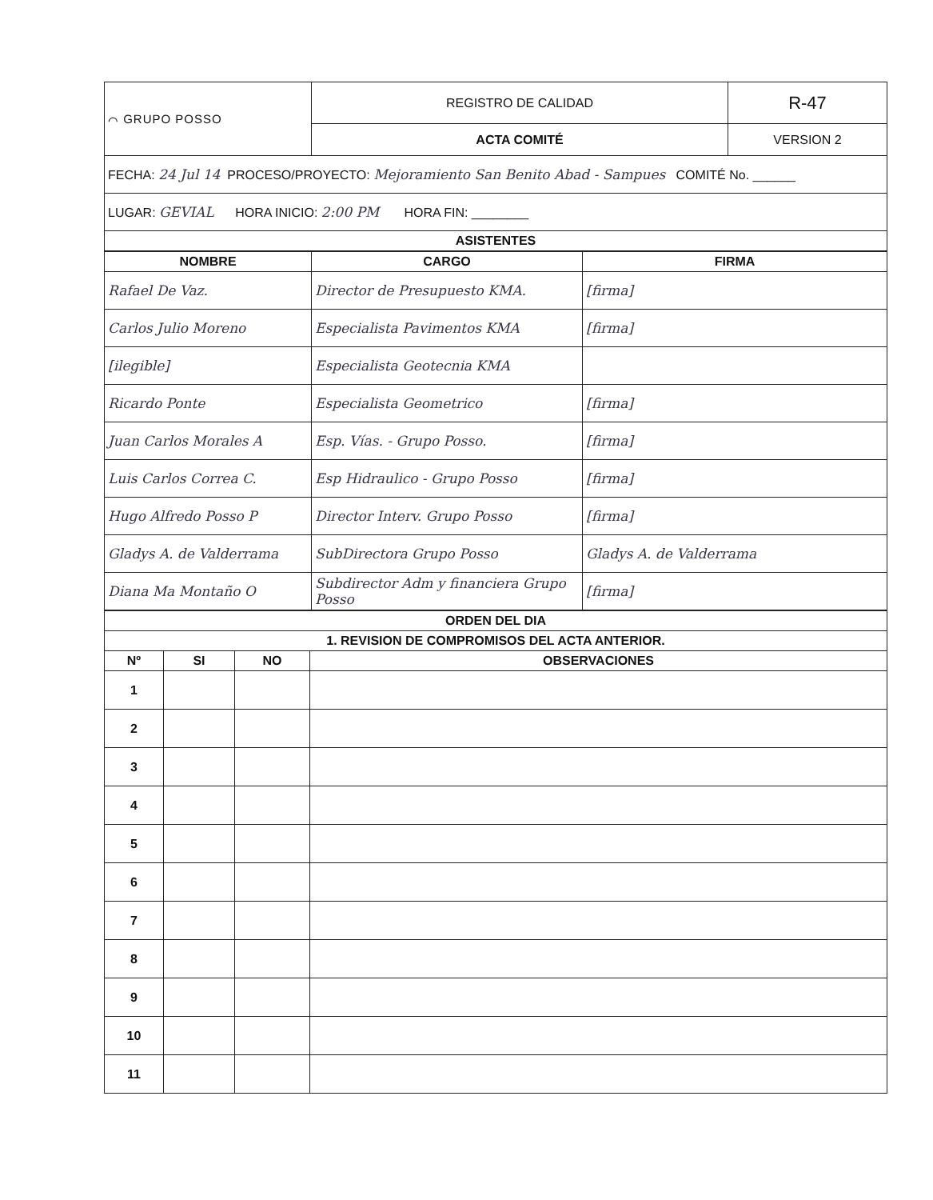| ⌒ GRUPO POSSO | REGISTRO DE CALIDAD | R-47 |
| | ACTA COMITÉ | VERSION 2 |
| FECHA: 24 Jul 14 PROCESO/PROYECTO: Mejoramiento San Benito Abad - Sampues COMITÉ No. ______ | | |
| LUGAR: GEVIAL HORA INICIO: 2:00 PM HORA FIN: ________ | | |
| ASISTENTES | | |
| NOMBRE | CARGO | FIRMA |
| --- | --- | --- |
| Rafael De Vaz. | Director de Presupuesto KMA. | [firma] |
| Carlos Julio Moreno | Especialista Pavimentos KMA | [firma] |
| [ilegible] | Especialista Geotecnia KMA | |
| Ricardo Ponte | Especialista Geometrico | [firma] |
| Juan Carlos Morales A | Esp. Vías. - Grupo Posso. | [firma] |
| Luis Carlos Correa C. | Esp Hidraulico - Grupo Posso | [firma] |
| Hugo Alfredo Posso P | Director Interv. Grupo Posso | [firma] |
| Gladys A. de Valderrama | SubDirectora Grupo Posso | Gladys A. de Valderrama |
| Diana Ma Montaño O | Subdirector Adm y financiera Grupo Posso | [firma] |
| ORDEN DEL DIA | | | |
| --- | --- | --- | --- |
| 1. REVISION DE COMPROMISOS DEL ACTA ANTERIOR. | | | |
| Nº | SI | NO | OBSERVACIONES |
| 1 | | | |
| 2 | | | |
| 3 | | | |
| 4 | | | |
| 5 | | | |
| 6 | | | |
| 7 | | | |
| 8 | | | |
| 9 | | | |
| 10 | | | |
| 11 | | | |